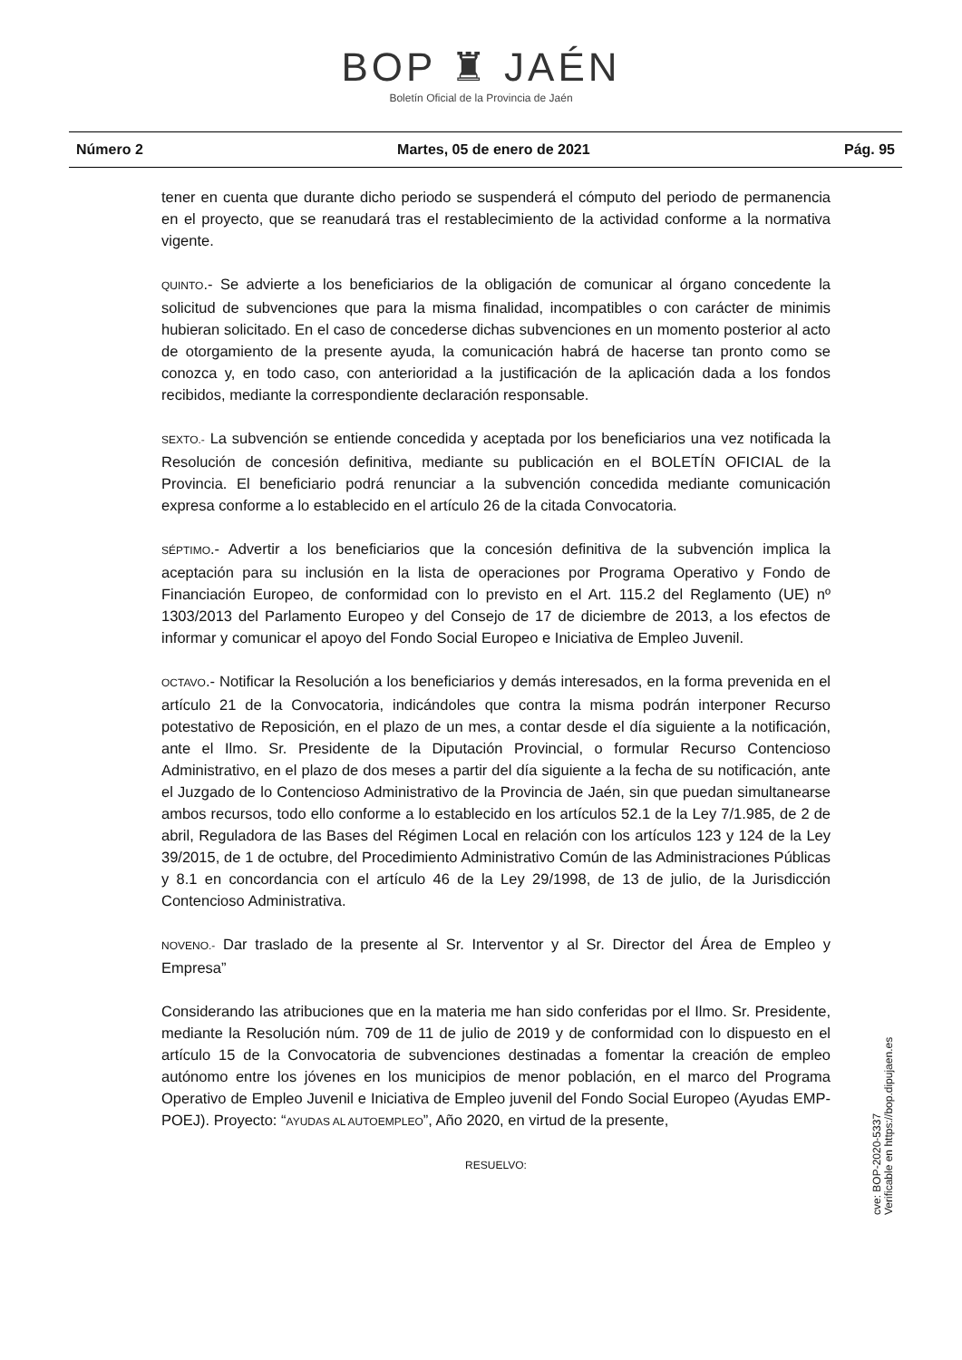BOP ♜ JAÉN
Boletín Oficial de la Provincia de Jaén
Número 2 Martes, 05 de enero de 2021 Pág. 95
tener en cuenta que durante dicho periodo se suspenderá el cómputo del periodo de permanencia en el proyecto, que se reanudará tras el restablecimiento de la actividad conforme a la normativa vigente.
QUINTO.- Se advierte a los beneficiarios de la obligación de comunicar al órgano concedente la solicitud de subvenciones que para la misma finalidad, incompatibles o con carácter de minimis hubieran solicitado. En el caso de concederse dichas subvenciones en un momento posterior al acto de otorgamiento de la presente ayuda, la comunicación habrá de hacerse tan pronto como se conozca y, en todo caso, con anterioridad a la justificación de la aplicación dada a los fondos recibidos, mediante la correspondiente declaración responsable.
SEXTO.- La subvención se entiende concedida y aceptada por los beneficiarios una vez notificada la Resolución de concesión definitiva, mediante su publicación en el BOLETÍN OFICIAL de la Provincia. El beneficiario podrá renunciar a la subvención concedida mediante comunicación expresa conforme a lo establecido en el artículo 26 de la citada Convocatoria.
SÉPTIMO.- Advertir a los beneficiarios que la concesión definitiva de la subvención implica la aceptación para su inclusión en la lista de operaciones por Programa Operativo y Fondo de Financiación Europeo, de conformidad con lo previsto en el Art. 115.2 del Reglamento (UE) nº 1303/2013 del Parlamento Europeo y del Consejo de 17 de diciembre de 2013, a los efectos de informar y comunicar el apoyo del Fondo Social Europeo e Iniciativa de Empleo Juvenil.
OCTAVO.- Notificar la Resolución a los beneficiarios y demás interesados, en la forma prevenida en el artículo 21 de la Convocatoria, indicándoles que contra la misma podrán interponer Recurso potestativo de Reposición, en el plazo de un mes, a contar desde el día siguiente a la notificación, ante el Ilmo. Sr. Presidente de la Diputación Provincial, o formular Recurso Contencioso Administrativo, en el plazo de dos meses a partir del día siguiente a la fecha de su notificación, ante el Juzgado de lo Contencioso Administrativo de la Provincia de Jaén, sin que puedan simultanearse ambos recursos, todo ello conforme a lo establecido en los artículos 52.1 de la Ley 7/1.985, de 2 de abril, Reguladora de las Bases del Régimen Local en relación con los artículos 123 y 124 de la Ley 39/2015, de 1 de octubre, del Procedimiento Administrativo Común de las Administraciones Públicas y 8.1 en concordancia con el artículo 46 de la Ley 29/1998, de 13 de julio, de la Jurisdicción Contencioso Administrativa.
NOVENO.- Dar traslado de la presente al Sr. Interventor y al Sr. Director del Área de Empleo y Empresa”
Considerando las atribuciones que en la materia me han sido conferidas por el Ilmo. Sr. Presidente, mediante la Resolución núm. 709 de 11 de julio de 2019 y de conformidad con lo dispuesto en el artículo 15 de la Convocatoria de subvenciones destinadas a fomentar la creación de empleo autónomo entre los jóvenes en los municipios de menor población, en el marco del Programa Operativo de Empleo Juvenil e Iniciativa de Empleo juvenil del Fondo Social Europeo (Ayudas EMP-POEJ). Proyecto: “AYUDAS AL AUTOEMPLEO”, Año 2020, en virtud de la presente,
RESUELVO:
cve: BOP-2020-5337
Verificable en https://bop.dipujaen.es